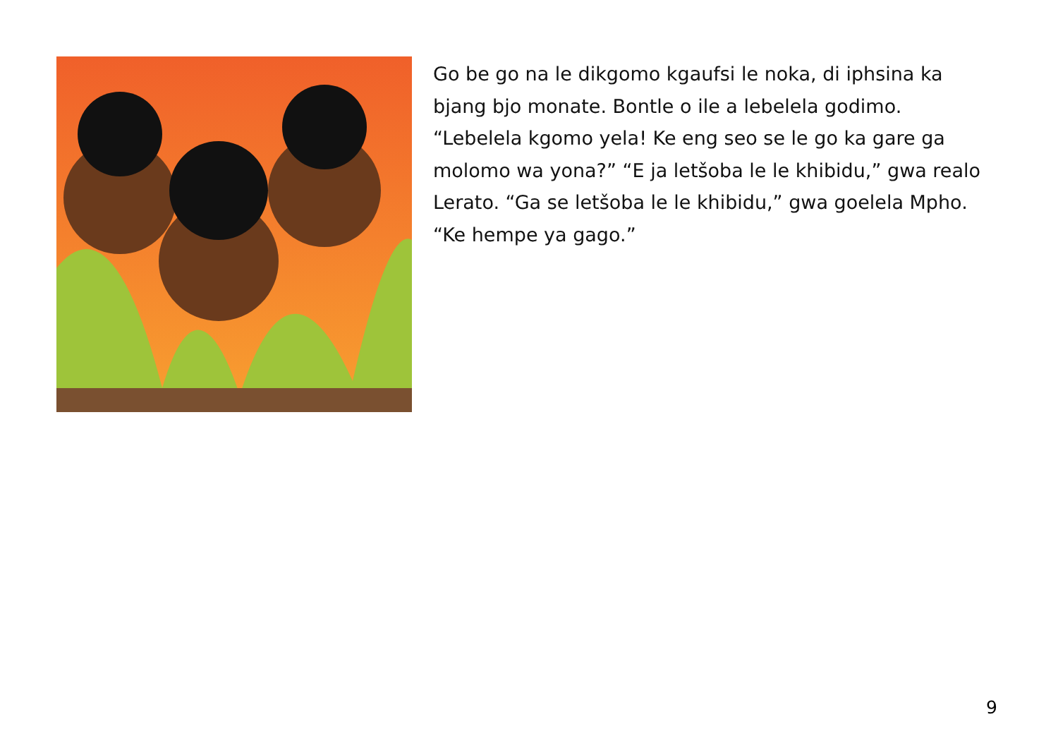Go be go na le dikgomo kgaufsi le noka, di iphsina ka bjang bjo monate. Bontle o ile a lebelela godimo. “Lebelela kgomo yela! Ke eng seo se le go ka gare ga molomo wa yona?” “E ja letšoba le le khibidu,” gwa realo Lerato. “Ga se letšoba le le khibidu,” gwa goelela Mpho. “Ke hempe ya gago.”
9